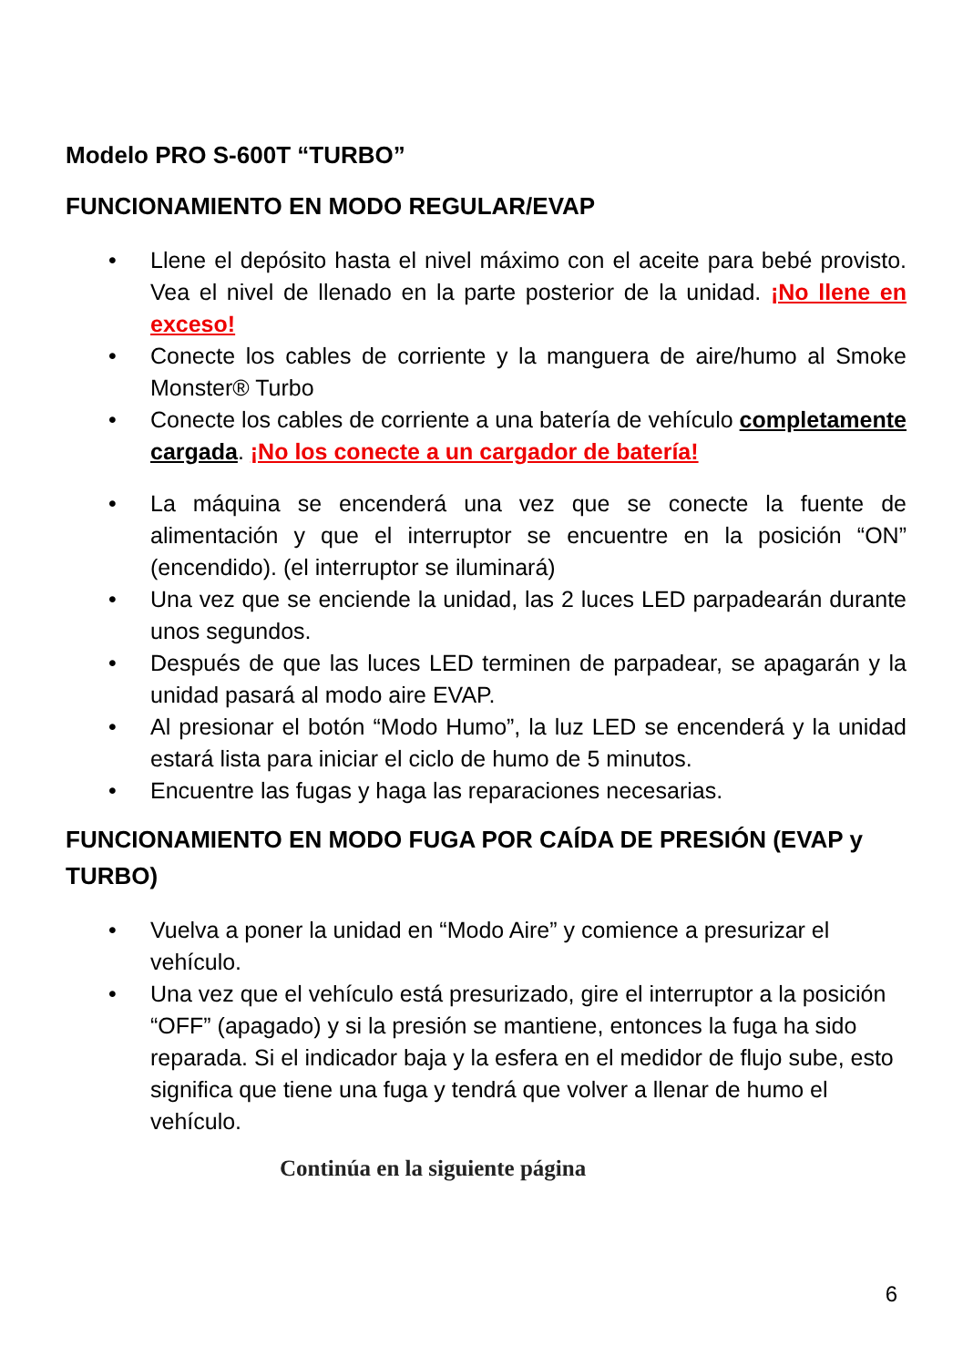Modelo PRO S-600T “TURBO”
FUNCIONAMIENTO EN MODO REGULAR/EVAP
• Llene el depósito hasta el nivel máximo con el aceite para bebé provisto. Vea el nivel de llenado en la parte posterior de la unidad. ¡No llene en exceso!
• Conecte los cables de corriente y la manguera de aire/humo al Smoke Monster® Turbo
• Conecte los cables de corriente a una batería de vehículo completamente cargada. ¡No los conecte a un cargador de batería!
• La máquina se encenderá una vez que se conecte la fuente de alimentación y que el interruptor se encuentre en la posición “ON” (encendido). (el interruptor se iluminará)
• Una vez que se enciende la unidad, las 2 luces LED parpadearán durante unos segundos.
• Después de que las luces LED terminen de parpadear, se apagarán y la unidad pasará al modo aire EVAP.
• Al presionar el botón “Modo Humo”, la luz LED se encenderá y la unidad estará lista para iniciar el ciclo de humo de 5 minutos.
• Encuentre las fugas y haga las reparaciones necesarias.
FUNCIONAMIENTO EN MODO FUGA POR CAÍDA DE PRESIÓN (EVAP y TURBO)
• Vuelva a poner la unidad en “Modo Aire” y comience a presurizar el vehículo.
• Una vez que el vehículo está presurizado, gire el interruptor a la posición “OFF” (apagado) y si la presión se mantiene, entonces la fuga ha sido reparada. Si el indicador baja y la esfera en el medidor de flujo sube, esto significa que tiene una fuga y tendrá que volver a llenar de humo el vehículo.
Continúa en la siguiente página
6